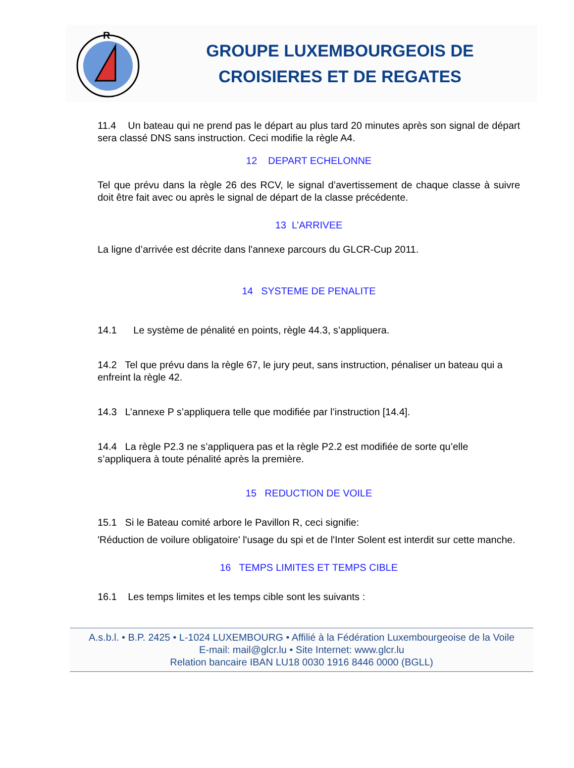R
GROUPE LUXEMBOURGEOIS DE
CROISIERES ET DE REGATES
11.4 Un bateau qui ne prend pas le départ au plus tard 20 minutes après son signal de départ sera classé DNS sans instruction. Ceci modifie la règle A4.
12 DEPART ECHELONNE
Tel que prévu dans la règle 26 des RCV, le signal d’avertissement de chaque classe à suivre doit être fait avec ou après le signal de départ de la classe précédente.
13 L’ARRIVEE
La ligne d’arrivée est décrite dans l'annexe parcours du GLCR-Cup 2011.
14 SYSTEME DE PENALITE
14.1 Le système de pénalité en points, règle 44.3, s’appliquera.
14.2 Tel que prévu dans la règle 67, le jury peut, sans instruction, pénaliser un bateau qui a enfreint la règle 42.
14.3 L’annexe P s’appliquera telle que modifiée par l’instruction [14.4].
14.4 La règle P2.3 ne s’appliquera pas et la règle P2.2 est modifiée de sorte qu’elle s’appliquera à toute pénalité après la première.
15 REDUCTION DE VOILE
15.1 Si le Bateau comité arbore le Pavillon R, ceci signifie:
'Réduction de voilure obligatoire' l'usage du spi et de l'Inter Solent est interdit sur cette manche.
16 TEMPS LIMITES ET TEMPS CIBLE
16.1 Les temps limites et les temps cible sont les suivants :
A.s.b.l. • B.P. 2425 • L-1024 LUXEMBOURG • Affilié à la Fédération Luxembourgeoise de la Voile
E-mail: mail@glcr.lu • Site Internet: www.glcr.lu
Relation bancaire IBAN LU18 0030 1916 8446 0000 (BGLL)